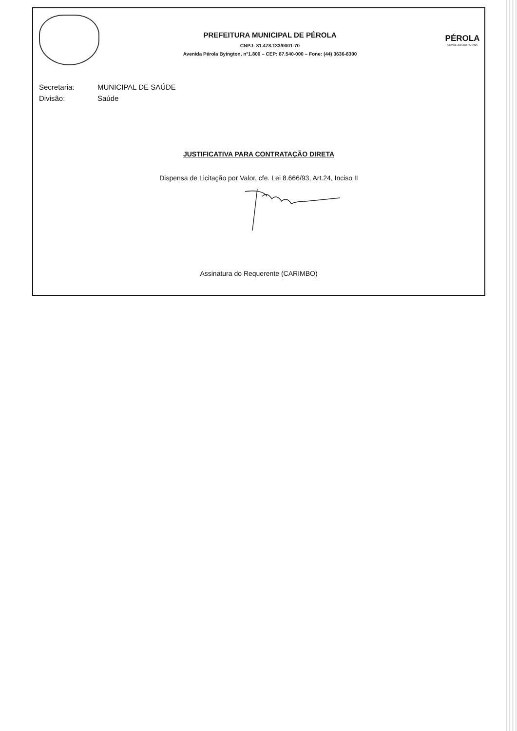PREFEITURA MUNICIPAL DE PÉROLA
CNPJ: 81.478.133/0001-70
Avenida Pérola Byington, n°1.800 – CEP: 87.540-000 – Fone: (44) 3636-8300
PÉROLA
CIDADE JOIA DO PARANÁ
Secretaria: MUNICIPAL DE SAÚDE
Divisão: Saúde
JUSTIFICATIVA PARA CONTRATAÇÃO DIRETA
Dispensa de Licitação por Valor, cfe. Lei 8.666/93, Art.24, Inciso II
Assinatura do Requerente (CARIMBO)